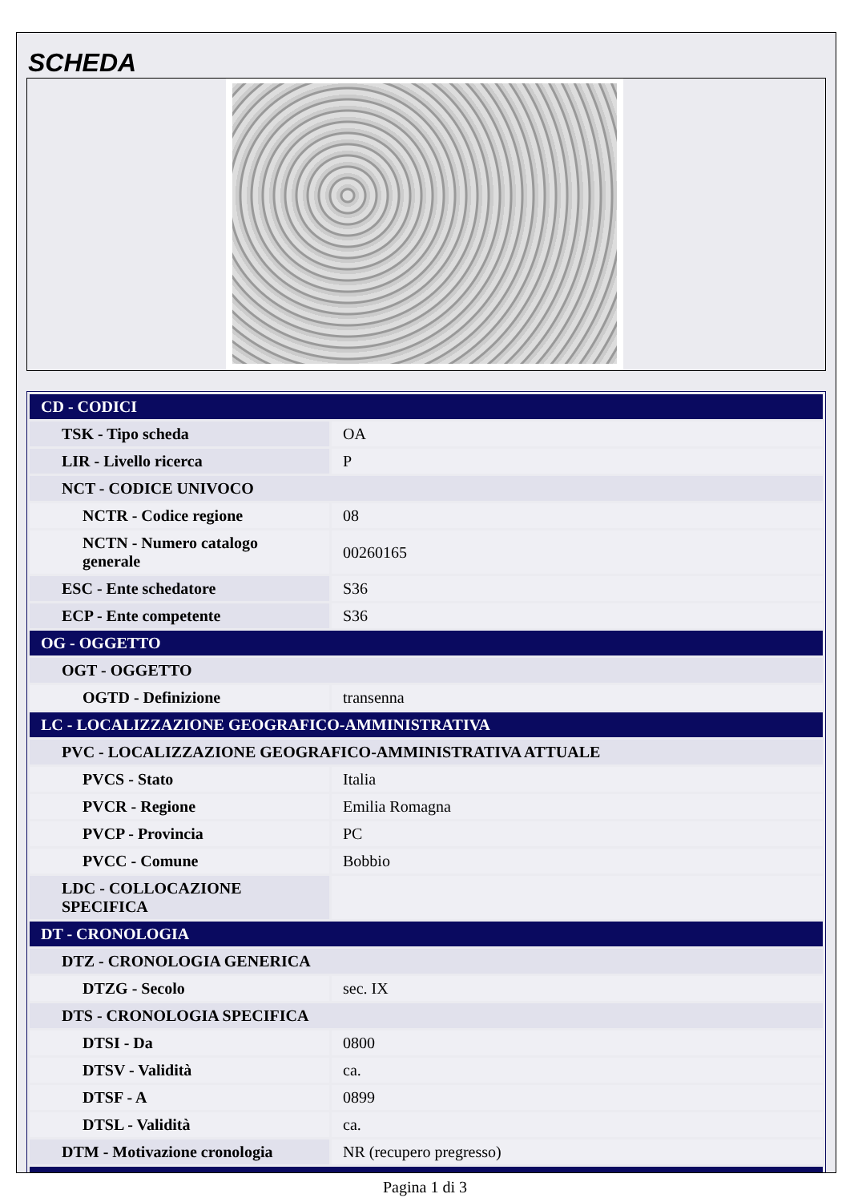SCHEDA
| CD - CODICI | |
| TSK - Tipo scheda | OA |
| LIR - Livello ricerca | P |
| NCT - CODICE UNIVOCO | |
| NCTR - Codice regione | 08 |
| NCTN - Numero catalogo generale | 00260165 |
| ESC - Ente schedatore | S36 |
| ECP - Ente competente | S36 |
| OG - OGGETTO | |
| OGT - OGGETTO | |
| OGTD - Definizione | transenna |
| LC - LOCALIZZAZIONE GEOGRAFICO-AMMINISTRATIVA | |
| PVC - LOCALIZZAZIONE GEOGRAFICO-AMMINISTRATIVA ATTUALE | |
| PVCS - Stato | Italia |
| PVCR - Regione | Emilia Romagna |
| PVCP - Provincia | PC |
| PVCC - Comune | Bobbio |
| LDC - COLLOCAZIONE SPECIFICA | |
| DT - CRONOLOGIA | |
| DTZ - CRONOLOGIA GENERICA | |
| DTZG - Secolo | sec. IX |
| DTS - CRONOLOGIA SPECIFICA | |
| DTSI - Da | 0800 |
| DTSV - Validità | ca. |
| DTSF - A | 0899 |
| DTSL - Validità | ca. |
| DTM - Motivazione cronologia | NR (recupero pregresso) |
Pagina 1 di 3